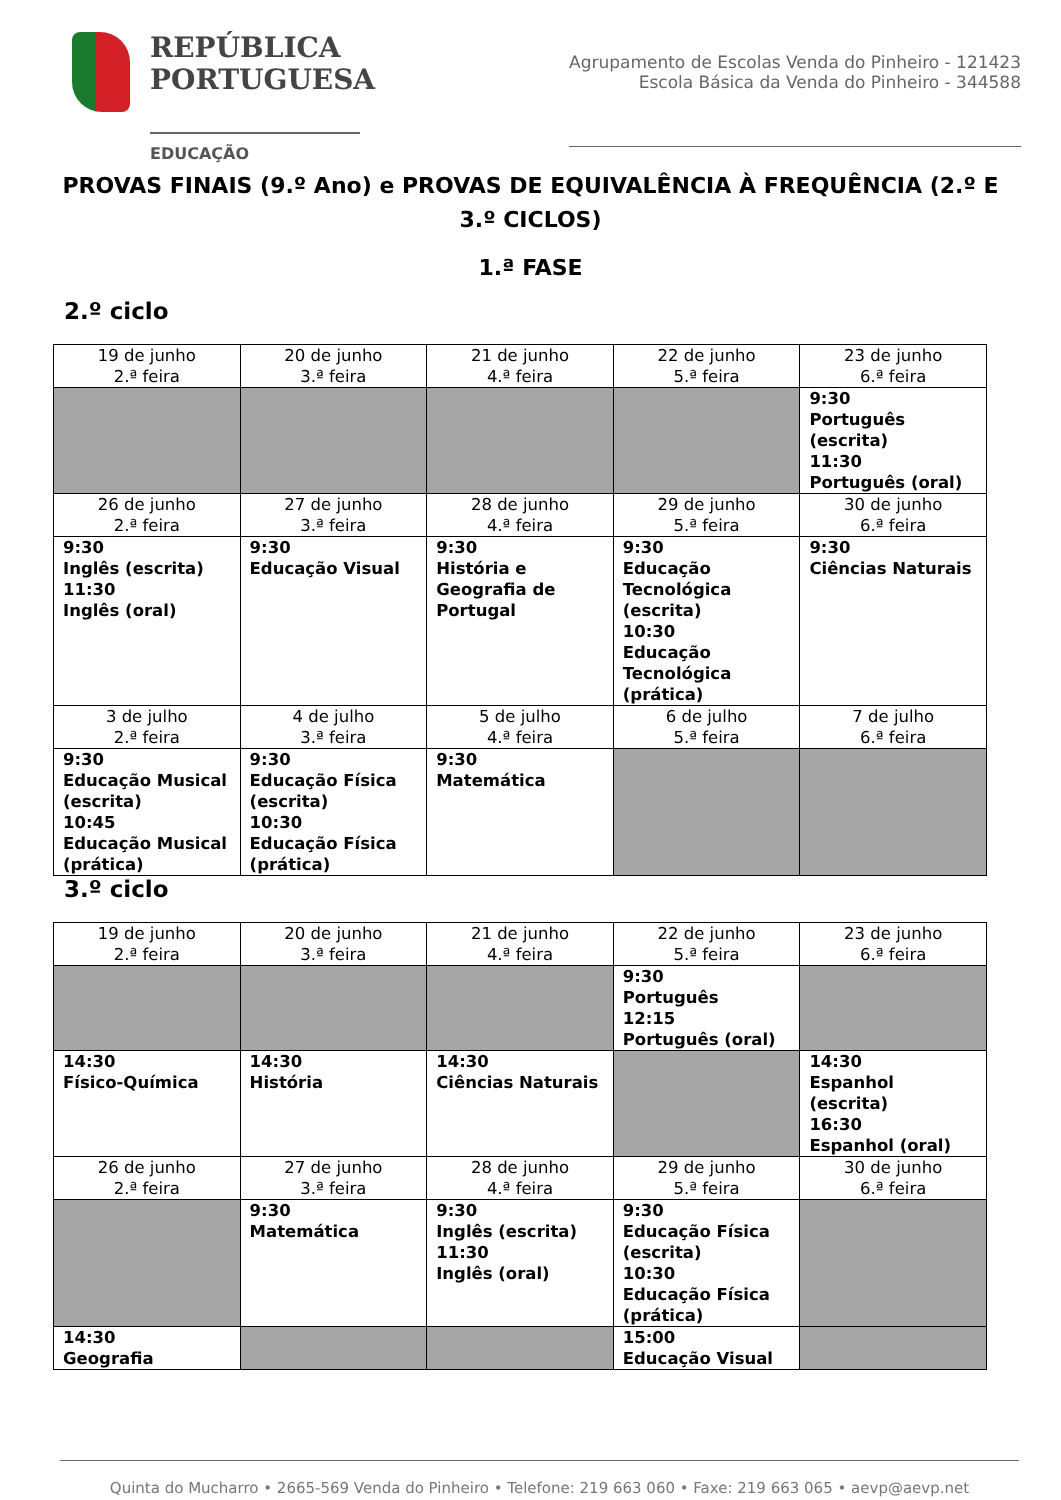REPÚBLICA
PORTUGUESA
EDUCAÇÃO
Agrupamento de Escolas Venda do Pinheiro - 121423
Escola Básica da Venda do Pinheiro - 344588
PROVAS FINAIS (9.º Ano) e PROVAS DE EQUIVALÊNCIA À FREQUÊNCIA (2.º E 3.º CICLOS)
1.ª FASE
2.º ciclo
| 19 de junho 2.ª feira | 20 de junho 3.ª feira | 21 de junho 4.ª feira | 22 de junho 5.ª feira | 23 de junho 6.ª feira |
| | | | | 9:30 Português (escrita) 11:30 Português (oral) |
| 26 de junho 2.ª feira | 27 de junho 3.ª feira | 28 de junho 4.ª feira | 29 de junho 5.ª feira | 30 de junho 6.ª feira |
| 9:30 Inglês (escrita) 11:30 Inglês (oral) | 9:30 Educação Visual | 9:30 História e Geografia de Portugal | 9:30 Educação Tecnológica (escrita) 10:30 Educação Tecnológica (prática) | 9:30 Ciências Naturais |
| 3 de julho 2.ª feira | 4 de julho 3.ª feira | 5 de julho 4.ª feira | 6 de julho 5.ª feira | 7 de julho 6.ª feira |
| 9:30 Educação Musical (escrita) 10:45 Educação Musical (prática) | 9:30 Educação Física (escrita) 10:30 Educação Física (prática) | 9:30 Matemática | | |
3.º ciclo
| 19 de junho 2.ª feira | 20 de junho 3.ª feira | 21 de junho 4.ª feira | 22 de junho 5.ª feira | 23 de junho 6.ª feira |
| | | | 9:30 Português 12:15 Português (oral) | |
| 14:30 Físico-Química | 14:30 História | 14:30 Ciências Naturais | | 14:30 Espanhol (escrita) 16:30 Espanhol (oral) |
| 26 de junho 2.ª feira | 27 de junho 3.ª feira | 28 de junho 4.ª feira | 29 de junho 5.ª feira | 30 de junho 6.ª feira |
| | 9:30 Matemática | 9:30 Inglês (escrita) 11:30 Inglês (oral) | 9:30 Educação Física (escrita) 10:30 Educação Física (prática) | |
| 14:30 Geografia | | | 15:00 Educação Visual | |
Quinta do Mucharro • 2665-569 Venda do Pinheiro • Telefone: 219 663 060 • Faxe: 219 663 065 • aevp@aevp.net